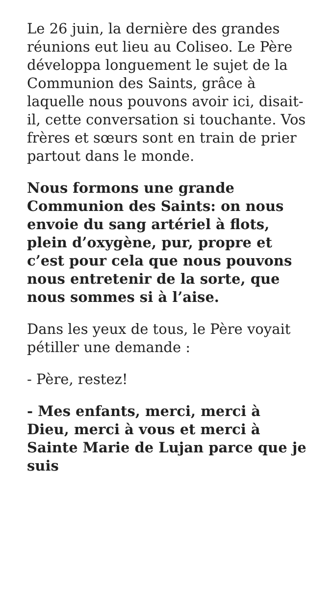Le 26 juin, la dernière des grandes réunions eut lieu au Coliseo. Le Père développa longuement le sujet de la Communion des Saints, grâce à laquelle nous pouvons avoir ici, disait-il, cette conversation si touchante. Vos frères et sœurs sont en train de prier partout dans le monde.
Nous formons une grande Communion des Saints: on nous envoie du sang artériel à flots, plein d’oxygène, pur, propre et c’est pour cela que nous pouvons nous entretenir de la sorte, que nous sommes si à l’aise.
Dans les yeux de tous, le Père voyait pétiller une demande :
- Père, restez!
- Mes enfants, merci, merci à Dieu, merci à vous et merci à Sainte Marie de Lujan parce que je suis